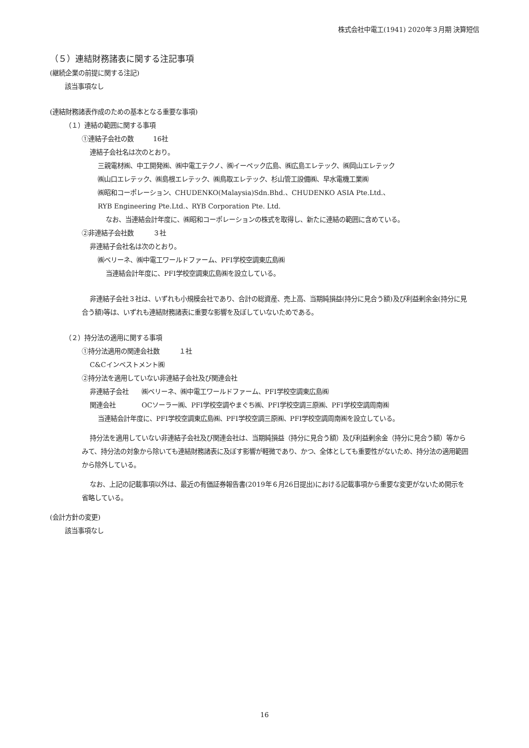株式会社中電工(1941) 2020年３月期 決算短信
（５）連結財務諸表に関する注記事項
(継続企業の前提に関する注記)
該当事項なし
(連結財務諸表作成のための基本となる重要な事項)
（１）連結の範囲に関する事項
①連結子会社の数　　　16社
連結子会社名は次のとおり。
三親電材㈱、中工開発㈱、㈱中電工テクノ、㈱イーペック広島、㈱広島エレテック、㈱岡山エレテック
㈱山口エレテック、㈱島根エレテック、㈱鳥取エレテック、杉山管工設備㈱、早水電機工業㈱
㈱昭和コーポレーション、CHUDENKO(Malaysia)Sdn.Bhd.、CHUDENKO ASIA Pte.Ltd.、
RYB Engineering Pte.Ltd.、RYB Corporation Pte. Ltd.
なお、当連結会計年度に、㈱昭和コーポレーションの株式を取得し、新たに連結の範囲に含めている。
②非連結子会社数　　　３社
非連結子会社名は次のとおり。
㈱ベリーネ、㈱中電工ワールドファーム、PFI学校空調東広島㈱
当連結会計年度に、PFI学校空調東広島㈱を設立している。
非連結子会社３社は、いずれも小規模会社であり、合計の総資産、売上高、当期純損益(持分に見合う額)及び利益剰余金(持分に見合う額)等は、いずれも連結財務諸表に重要な影響を及ぼしていないためである。
（２）持分法の適用に関する事項
①持分法適用の関連会社数　　　１社
C&Cインベストメント㈱
②持分法を適用していない非連結子会社及び関連会社
非連結子会社　　㈱ベリーネ、㈱中電工ワールドファーム、PFI学校空調東広島㈱
関連会社　　　　OCソーラー㈱、PFI学校空調やまぐち㈱、PFI学校空調三原㈱、PFI学校空調周南㈱
当連結会計年度に、PFI学校空調東広島㈱、PFI学校空調三原㈱、PFI学校空調周南㈱を設立している。
持分法を適用していない非連結子会社及び関連会社は、当期純損益（持分に見合う額）及び利益剰余金（持分に見合う額）等からみて、持分法の対象から除いても連結財務諸表に及ぼす影響が軽微であり、かつ、全体としても重要性がないため、持分法の適用範囲から除外している。
なお、上記の記載事項以外は、最近の有価証券報告書(2019年６月26日提出)における記載事項から重要な変更がないため開示を省略している。
(会計方針の変更)
該当事項なし
16